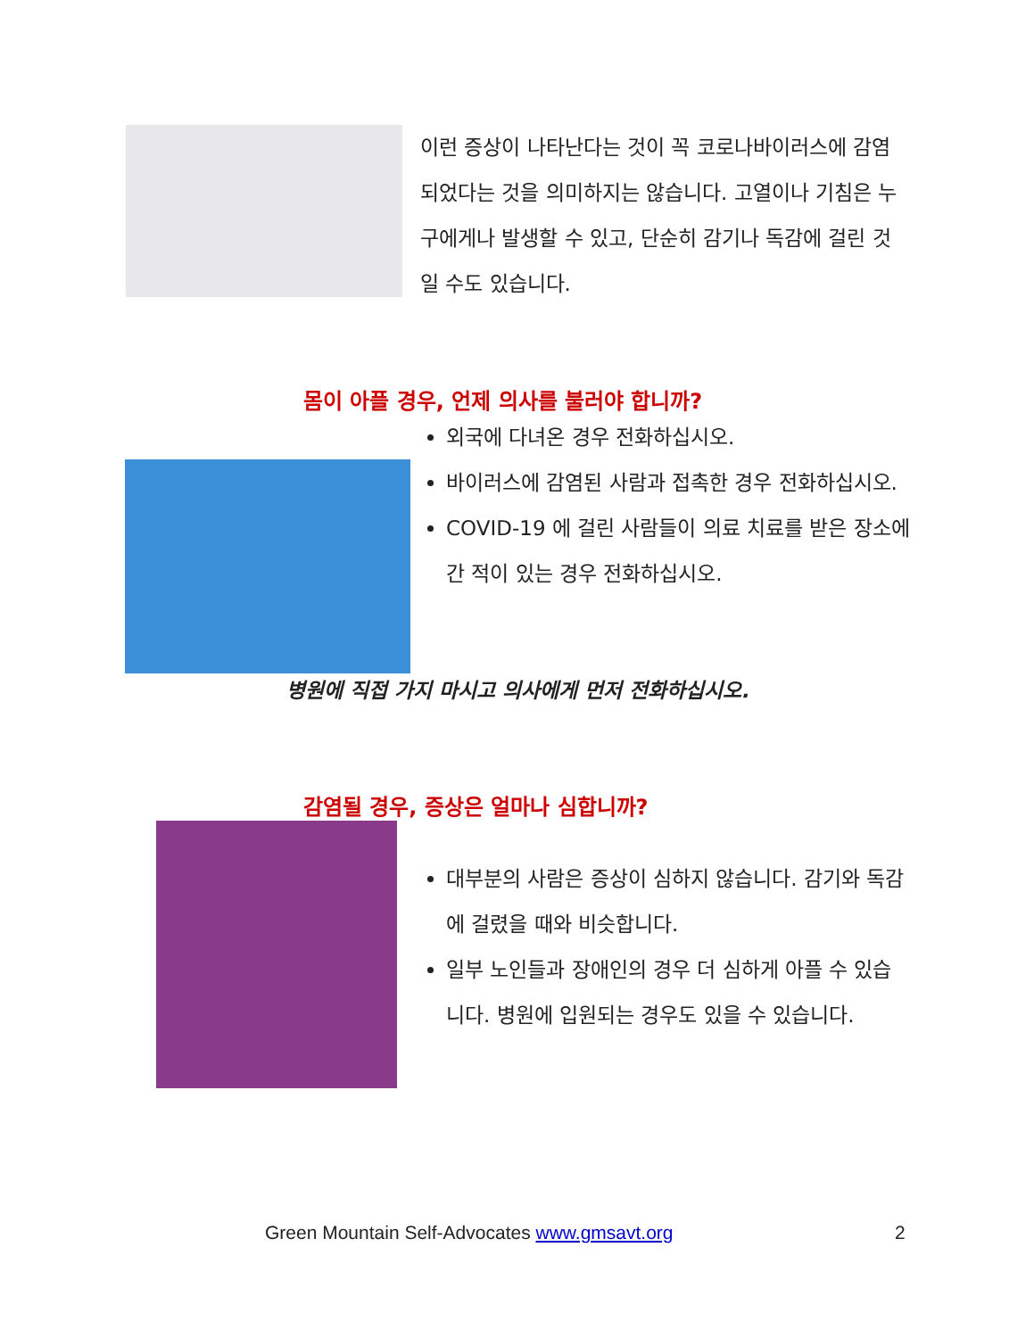이런 증상이 나타난다는 것이 꼭 코로나바이러스에 감염되었다는 것을 의미하지는 않습니다. 고열이나 기침은 누구에게나 발생할 수 있고, 단순히 감기나 독감에 걸린 것일 수도 있습니다.
몸이 아플 경우, 언제 의사를 불러야 합니까?
외국에 다녀온 경우 전화하십시오.
바이러스에 감염된 사람과 접촉한 경우 전화하십시오.
COVID-19 에 걸린 사람들이 의료 치료를 받은 장소에 간 적이 있는 경우 전화하십시오.
병원에 직접 가지 마시고 의사에게 먼저 전화하십시오.
감염될 경우, 증상은 얼마나 심합니까?
대부분의 사람은 증상이 심하지 않습니다. 감기와 독감에 걸렸을 때와 비슷합니다.
일부 노인들과 장애인의 경우 더 심하게 아플 수 있습니다. 병원에 입원되는 경우도 있을 수 있습니다.
Green Mountain Self-Advocates www.gmsavt.org
2